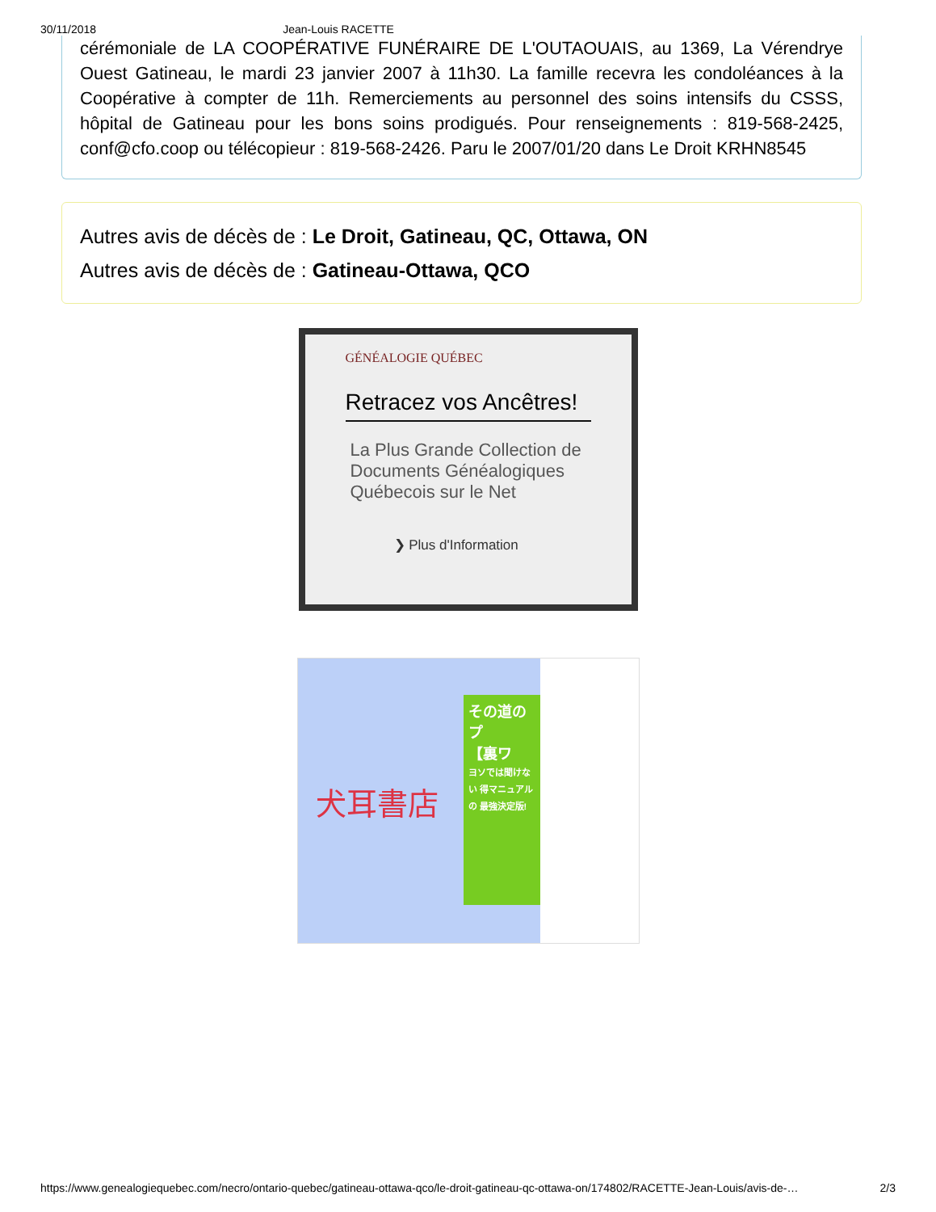30/11/2018 Jean-Louis RACETTE
cérémoniale de LA COOPÉRATIVE FUNÉRAIRE DE L'OUTAOUAIS, au 1369, La Vérendrye Ouest Gatineau, le mardi 23 janvier 2007 à 11h30. La famille recevra les condoléances à la Coopérative à compter de 11h. Remerciements au personnel des soins intensifs du CSSS, hôpital de Gatineau pour les bons soins prodigués. Pour renseignements : 819-568-2425, conf@cfo.coop ou télécopieur : 819-568-2426. Paru le 2007/01/20 dans Le Droit KRHN8545
Autres avis de décès de : Le Droit, Gatineau, QC, Ottawa, ON
Autres avis de décès de : Gatineau-Ottawa, QCO
GÉNÉALOGIE QUÉBEC
Retracez vos Ancêtres!
La Plus Grande Collection de Documents Généalogiques Québecois sur le Net
❯ Plus d'Information
犬耳書店
その道のプ
【裏ワ
ヨソでは聞けない 得マニュアルの 最強決定版!
https://www.genealogiequebec.com/necro/ontario-quebec/gatineau-ottawa-qco/le-droit-gatineau-qc-ottawa-on/174802/RACETTE-Jean-Louis/avis-de-… 2/3